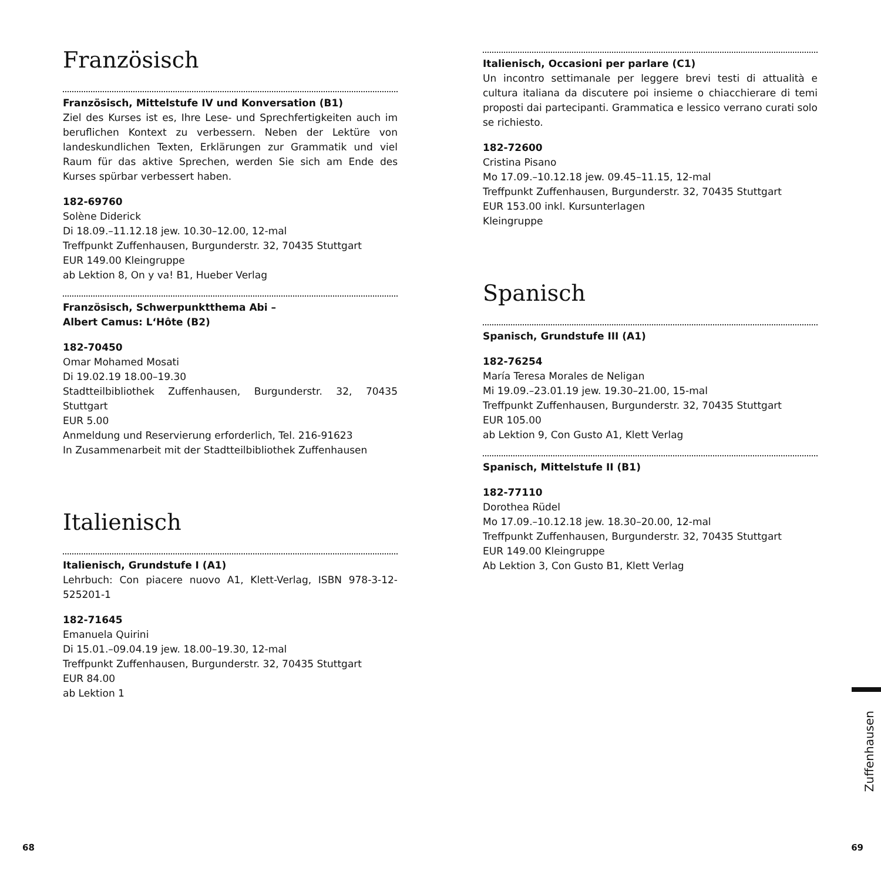Französisch
Französisch, Mittelstufe IV und Konversation (B1)
Ziel des Kurses ist es, Ihre Lese- und Sprechfertigkeiten auch im beruflichen Kontext zu verbessern. Neben der Lektüre von landeskundlichen Texten, Erklärungen zur Grammatik und viel Raum für das aktive Sprechen, werden Sie sich am Ende des Kurses spürbar verbessert haben.
182-69760
Solène Diderick
Di 18.09.–11.12.18 jew. 10.30–12.00, 12-mal
Treffpunkt Zuffenhausen, Burgunderstr. 32, 70435 Stuttgart
EUR 149.00 Kleingruppe
ab Lektion 8, On y va! B1, Hueber Verlag
Französisch, Schwerpunktthema Abi –
Albert Camus: L‘Hôte (B2)
182-70450
Omar Mohamed Mosati
Di 19.02.19 18.00–19.30
Stadtteilbibliothek Zuffenhausen, Burgunderstr. 32, 70435 Stuttgart
EUR 5.00
Anmeldung und Reservierung erforderlich, Tel. 216-91623
In Zusammenarbeit mit der Stadtteilbibliothek Zuffenhausen
Italienisch
Italienisch, Grundstufe I (A1)
Lehrbuch: Con piacere nuovo A1, Klett-Verlag, ISBN 978-3-12-525201-1
182-71645
Emanuela Quirini
Di 15.01.–09.04.19 jew. 18.00–19.30, 12-mal
Treffpunkt Zuffenhausen, Burgunderstr. 32, 70435 Stuttgart
EUR 84.00
ab Lektion 1
Italienisch, Occasioni per parlare (C1)
Un incontro settimanale per leggere brevi testi di attualità e cultura italiana da discutere poi insieme o chiacchierare di temi proposti dai partecipanti. Grammatica e lessico verrano curati solo se richiesto.
182-72600
Cristina Pisano
Mo 17.09.–10.12.18 jew. 09.45–11.15, 12-mal
Treffpunkt Zuffenhausen, Burgunderstr. 32, 70435 Stuttgart
EUR 153.00 inkl. Kursunterlagen
Kleingruppe
Spanisch
Spanisch, Grundstufe III (A1)
182-76254
María Teresa Morales de Neligan
Mi 19.09.–23.01.19 jew. 19.30–21.00, 15-mal
Treffpunkt Zuffenhausen, Burgunderstr. 32, 70435 Stuttgart
EUR 105.00
ab Lektion 9, Con Gusto A1, Klett Verlag
Spanisch, Mittelstufe II (B1)
182-77110
Dorothea Rüdel
Mo 17.09.–10.12.18 jew. 18.30–20.00, 12-mal
Treffpunkt Zuffenhausen, Burgunderstr. 32, 70435 Stuttgart
EUR 149.00 Kleingruppe
Ab Lektion 3, Con Gusto B1, Klett Verlag
Zuffenhausen
68 69